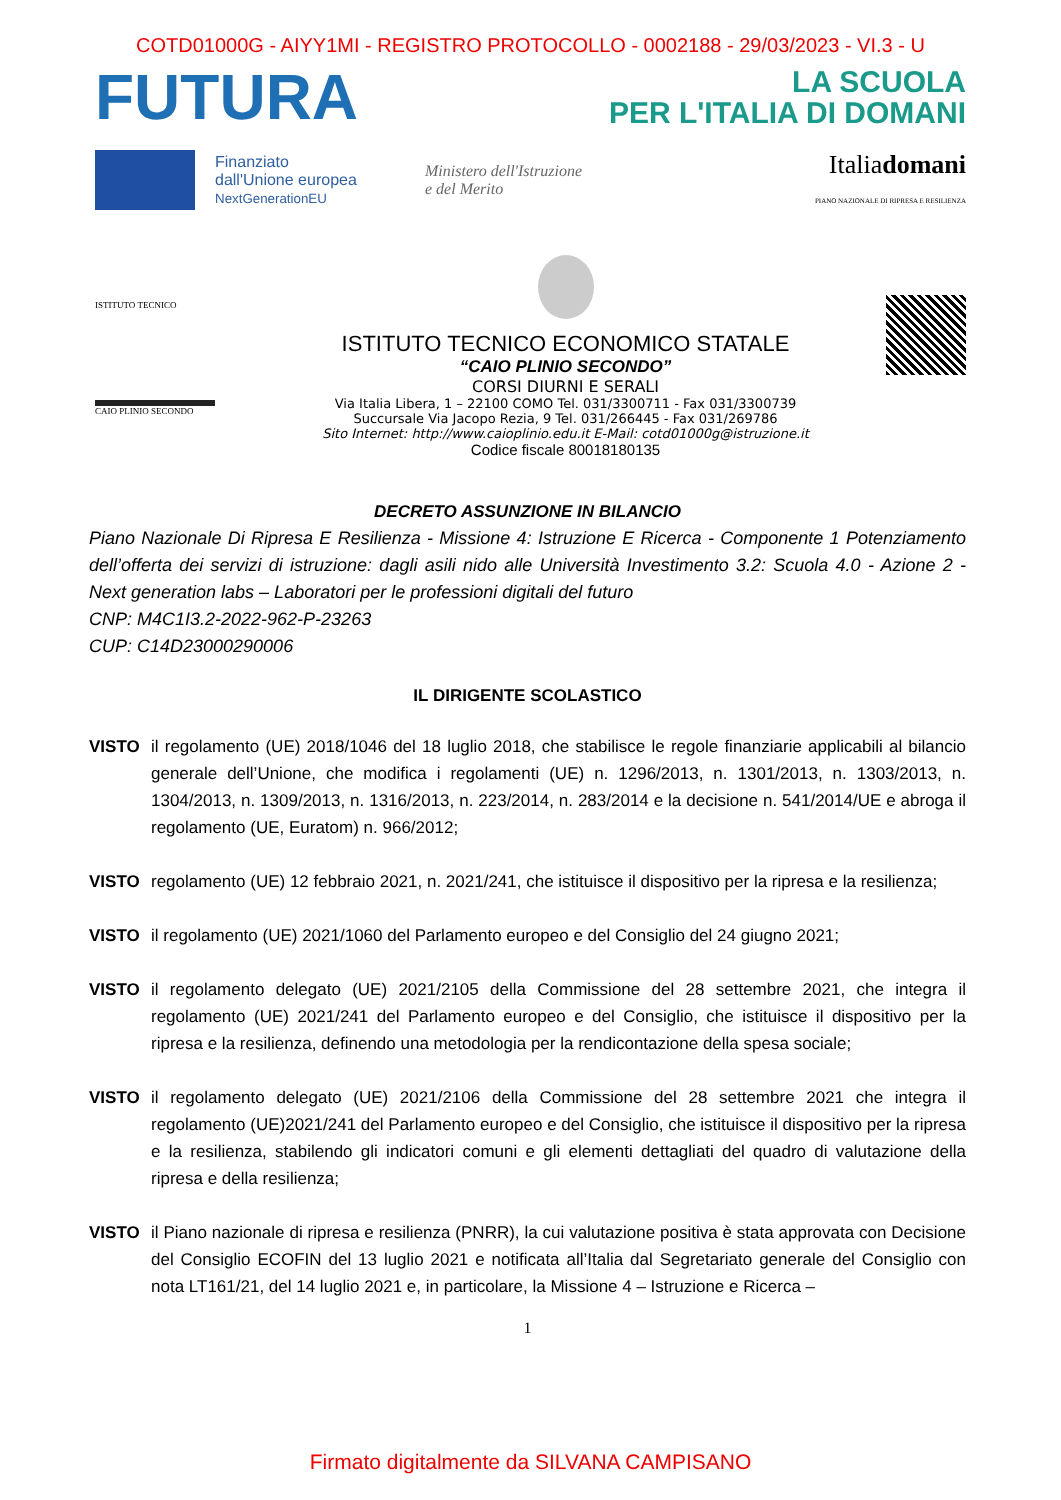COTD01000G - AIYY1MI - REGISTRO PROTOCOLLO - 0002188 - 29/03/2023 - VI.3 - U
FUTURA
LA SCUOLA
PER L'ITALIA DI DOMANI
Finanziato
dall'Unione europea
NextGenerationEU
Ministero dell'Istruzione
e del Merito
Italiadomani
PIANO NAZIONALE DI RIPRESA E RESILIENZA
ISTITUTO TECNICO
CAIO PLINIO SECONDO
ISTITUTO TECNICO ECONOMICO STATALE
“CAIO PLINIO SECONDO”
CORSI DIURNI E SERALI
Via Italia Libera, 1 – 22100 COMO Tel. 031/3300711 - Fax 031/3300739
Succursale Via Jacopo Rezia, 9 Tel. 031/266445 - Fax 031/269786
Sito Internet: http://www.caioplinio.edu.it E-Mail: cotd01000g@istruzione.it
Codice fiscale 80018180135
DECRETO ASSUNZIONE IN BILANCIO
Piano Nazionale Di Ripresa E Resilienza - Missione 4: Istruzione E Ricerca - Componente 1 Potenziamento dell’offerta dei servizi di istruzione: dagli asili nido alle Università Investimento 3.2: Scuola 4.0 - Azione 2 - Next generation labs – Laboratori per le professioni digitali del futuro
CNP: M4C1I3.2-2022-962-P-23263
CUP: C14D23000290006
IL DIRIGENTE SCOLASTICO
VISTO il regolamento (UE) 2018/1046 del 18 luglio 2018, che stabilisce le regole finanziarie applicabili al bilancio generale dell’Unione, che modifica i regolamenti (UE) n. 1296/2013, n. 1301/2013, n. 1303/2013, n. 1304/2013, n. 1309/2013, n. 1316/2013, n. 223/2014, n. 283/2014 e la decisione n. 541/2014/UE e abroga il regolamento (UE, Euratom) n. 966/2012;
VISTO regolamento (UE) 12 febbraio 2021, n. 2021/241, che istituisce il dispositivo per la ripresa e la resilienza;
VISTO il regolamento (UE) 2021/1060 del Parlamento europeo e del Consiglio del 24 giugno 2021;
VISTO il regolamento delegato (UE) 2021/2105 della Commissione del 28 settembre 2021, che integra il regolamento (UE) 2021/241 del Parlamento europeo e del Consiglio, che istituisce il dispositivo per la ripresa e la resilienza, definendo una metodologia per la rendicontazione della spesa sociale;
VISTO il regolamento delegato (UE) 2021/2106 della Commissione del 28 settembre 2021 che integra il regolamento (UE)2021/241 del Parlamento europeo e del Consiglio, che istituisce il dispositivo per la ripresa e la resilienza, stabilendo gli indicatori comuni e gli elementi dettagliati del quadro di valutazione della ripresa e della resilienza;
VISTO il Piano nazionale di ripresa e resilienza (PNRR), la cui valutazione positiva è stata approvata con Decisione del Consiglio ECOFIN del 13 luglio 2021 e notificata all’Italia dal Segretariato generale del Consiglio con nota LT161/21, del 14 luglio 2021 e, in particolare, la Missione 4 – Istruzione e Ricerca –
1
Firmato digitalmente da SILVANA CAMPISANO